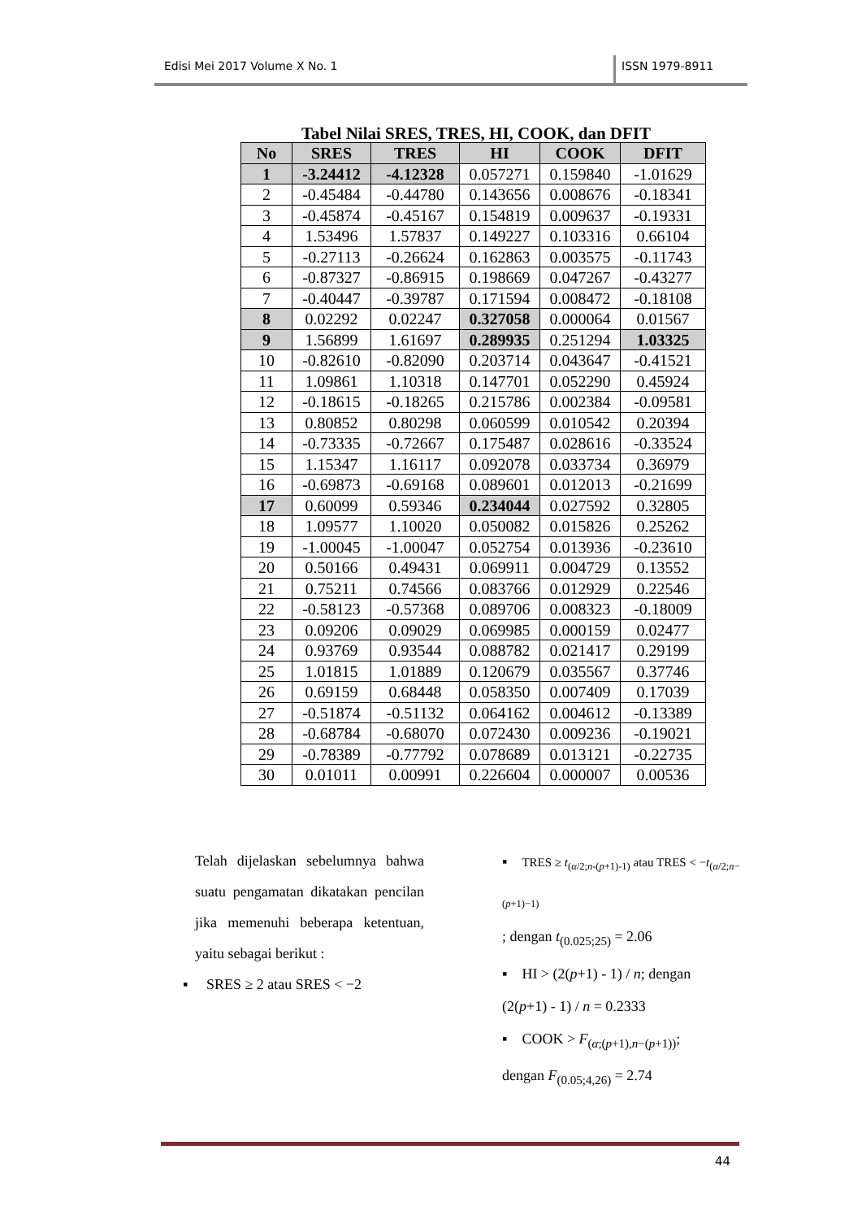Edisi Mei 2017 Volume X No. 1 ISSN 1979-8911
Tabel Nilai SRES, TRES, HI, COOK, dan DFIT
| No | SRES | TRES | HI | COOK | DFIT |
| --- | --- | --- | --- | --- | --- |
| 1 | -3.24412 | -4.12328 | 0.057271 | 0.159840 | -1.01629 |
| 2 | -0.45484 | -0.44780 | 0.143656 | 0.008676 | -0.18341 |
| 3 | -0.45874 | -0.45167 | 0.154819 | 0.009637 | -0.19331 |
| 4 | 1.53496 | 1.57837 | 0.149227 | 0.103316 | 0.66104 |
| 5 | -0.27113 | -0.26624 | 0.162863 | 0.003575 | -0.11743 |
| 6 | -0.87327 | -0.86915 | 0.198669 | 0.047267 | -0.43277 |
| 7 | -0.40447 | -0.39787 | 0.171594 | 0.008472 | -0.18108 |
| 8 | 0.02292 | 0.02247 | 0.327058 | 0.000064 | 0.01567 |
| 9 | 1.56899 | 1.61697 | 0.289935 | 0.251294 | 1.03325 |
| 10 | -0.82610 | -0.82090 | 0.203714 | 0.043647 | -0.41521 |
| 11 | 1.09861 | 1.10318 | 0.147701 | 0.052290 | 0.45924 |
| 12 | -0.18615 | -0.18265 | 0.215786 | 0.002384 | -0.09581 |
| 13 | 0.80852 | 0.80298 | 0.060599 | 0.010542 | 0.20394 |
| 14 | -0.73335 | -0.72667 | 0.175487 | 0.028616 | -0.33524 |
| 15 | 1.15347 | 1.16117 | 0.092078 | 0.033734 | 0.36979 |
| 16 | -0.69873 | -0.69168 | 0.089601 | 0.012013 | -0.21699 |
| 17 | 0.60099 | 0.59346 | 0.234044 | 0.027592 | 0.32805 |
| 18 | 1.09577 | 1.10020 | 0.050082 | 0.015826 | 0.25262 |
| 19 | -1.00045 | -1.00047 | 0.052754 | 0.013936 | -0.23610 |
| 20 | 0.50166 | 0.49431 | 0.069911 | 0.004729 | 0.13552 |
| 21 | 0.75211 | 0.74566 | 0.083766 | 0.012929 | 0.22546 |
| 22 | -0.58123 | -0.57368 | 0.089706 | 0.008323 | -0.18009 |
| 23 | 0.09206 | 0.09029 | 0.069985 | 0.000159 | 0.02477 |
| 24 | 0.93769 | 0.93544 | 0.088782 | 0.021417 | 0.29199 |
| 25 | 1.01815 | 1.01889 | 0.120679 | 0.035567 | 0.37746 |
| 26 | 0.69159 | 0.68448 | 0.058350 | 0.007409 | 0.17039 |
| 27 | -0.51874 | -0.51132 | 0.064162 | 0.004612 | -0.13389 |
| 28 | -0.68784 | -0.68070 | 0.072430 | 0.009236 | -0.19021 |
| 29 | -0.78389 | -0.77792 | 0.078689 | 0.013121 | -0.22735 |
| 30 | 0.01011 | 0.00991 | 0.226604 | 0.000007 | 0.00536 |
Telah dijelaskan sebelumnya bahwa suatu pengamatan dikatakan pencilan jika memenuhi beberapa ketentuan, yaitu sebagai berikut :
▪ SRES ≥ 2 atau SRES < −2
▪ TRES ≥ t<sub>(α/2;n-(p+1)-1)</sub> atau TRES < −t<sub>(α/2;n−(p+1)−1)</sub>
; dengan t<sub>(0.025;25)</sub> = 2.06
▪ HI > (2(p+1) - 1) / n; dengan
(2(p+1) - 1) / n = 0.2333
▪ COOK > F<sub>(α;(p+1),n−(p+1))</sub>;
dengan F<sub>(0.05;4,26)</sub> = 2.74
44